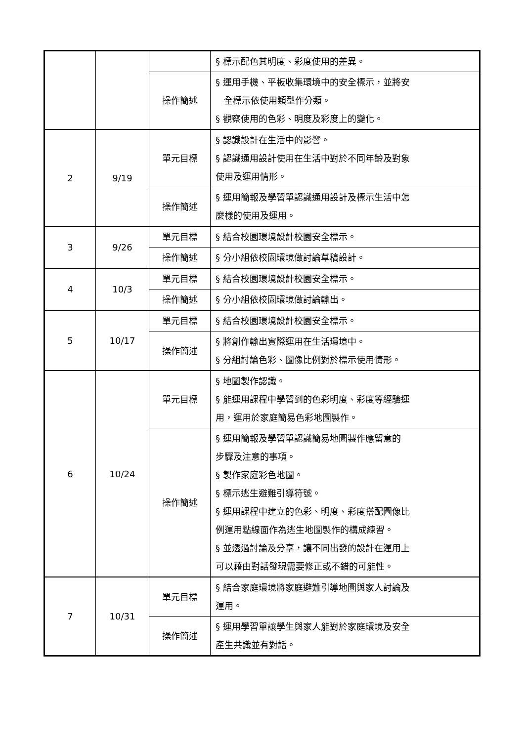| | | | § 標示配色其明度、彩度使用的差異。 |
| | | 操作簡述 | § 運用手機、平板收集環境中的安全標示，並將安 全標示依使用類型作分類。 § 觀察使用的色彩、明度及彩度上的變化。 |
| 2 | 9/19 | 單元目標 | § 認識設計在生活中的影響。 § 認識通用設計使用在生活中對於不同年齡及對象 使用及運用情形。 |
| | | 操作簡述 | § 運用簡報及學習單認識通用設計及標示生活中怎 麼樣的使用及運用。 |
| 3 | 9/26 | 單元目標 | § 結合校園環境設計校園安全標示。 |
| | | 操作簡述 | § 分小組依校園環境做討論草稿設計。 |
| 4 | 10/3 | 單元目標 | § 結合校園環境設計校園安全標示。 |
| | | 操作簡述 | § 分小組依校園環境做討論輸出。 |
| 5 | 10/17 | 單元目標 | § 結合校園環境設計校園安全標示。 |
| | | 操作簡述 | § 將創作輸出實際運用在生活環境中。 § 分組討論色彩、圖像比例對於標示使用情形。 |
| 6 | 10/24 | 單元目標 | § 地圖製作認識。 § 能運用課程中學習到的色彩明度、彩度等經驗運 用，運用於家庭簡易色彩地圖製作。 |
| | | 操作簡述 | § 運用簡報及學習單認識簡易地圖製作應留意的 步驟及注意的事項。 § 製作家庭彩色地圖。 § 標示逃生避難引導符號。 § 運用課程中建立的色彩、明度、彩度搭配圖像比 例運用點線面作為逃生地圖製作的構成練習。 § 並透過討論及分享，讓不同出發的設計在運用上 可以藉由對話發現需要修正或不錯的可能性。 |
| 7 | 10/31 | 單元目標 | § 結合家庭環境將家庭避難引導地圖與家人討論及 運用。 |
| | | 操作簡述 | § 運用學習單讓學生與家人能對於家庭環境及安全 產生共識並有對話。 |